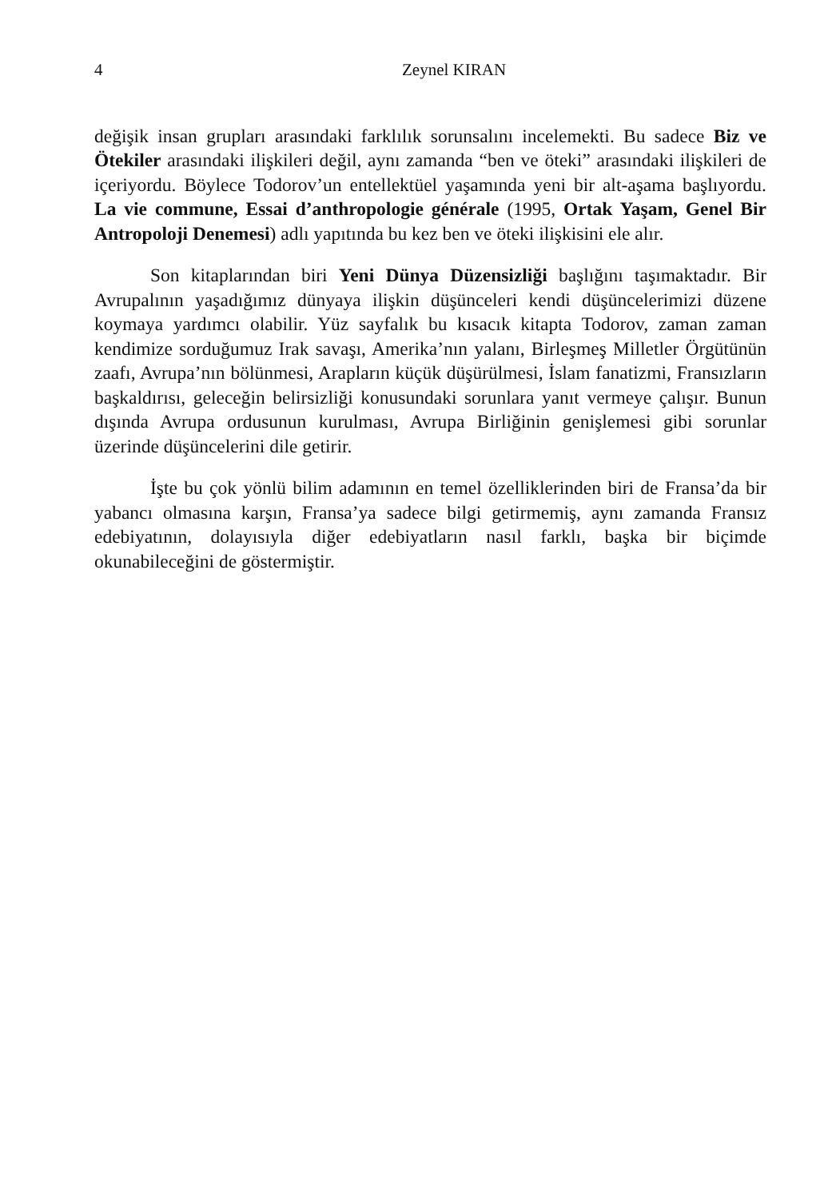4 Zeynel KIRAN
değişik insan grupları arasındaki farklılık sorunsalını incelemekti. Bu sadece Biz ve Ötekiler arasındaki ilişkileri değil, aynı zamanda “ben ve öteki” arasındaki ilişkileri de içeriyordu. Böylece Todorov’un entellektüel yaşamında yeni bir alt-aşama başlıyordu. La vie commune, Essai d’anthropologie générale (1995, Ortak Yaşam, Genel Bir Antropoloji Denemesi) adlı yapıtında bu kez ben ve öteki ilişkisini ele alır.
Son kitaplarından biri Yeni Dünya Düzensizliği başlığını taşımaktadır. Bir Avrupalının yaşadığımız dünyaya ilişkin düşünceleri kendi düşüncelerimizi düzene koymaya yardımcı olabilir. Yüz sayfalık bu kısacık kitapta Todorov, zaman zaman kendimize sorduğumuz Irak savaşı, Amerika’nın yalanı, Birleşmeş Milletler Örgütünün zaafı, Avrupa’nın bölünmesi, Arapların küçük düşürülmesi, İslam fanatizmi, Fransızların başkaldırısı, geleceğin belirsizliği konusundaki sorunlara yanıt vermeye çalışır. Bunun dışında Avrupa ordusunun kurulması, Avrupa Birliğinin genişlemesi gibi sorunlar üzerinde düşüncelerini dile getirir.
İşte bu çok yönlü bilim adamının en temel özelliklerinden biri de Fransa’da bir yabancı olmasına karşın, Fransa’ya sadece bilgi getirmemiş, aynı zamanda Fransız edebiyatının, dolayısıyla diğer edebiyatların nasıl farklı, başka bir biçimde okunabileceğini de göstermiştir.